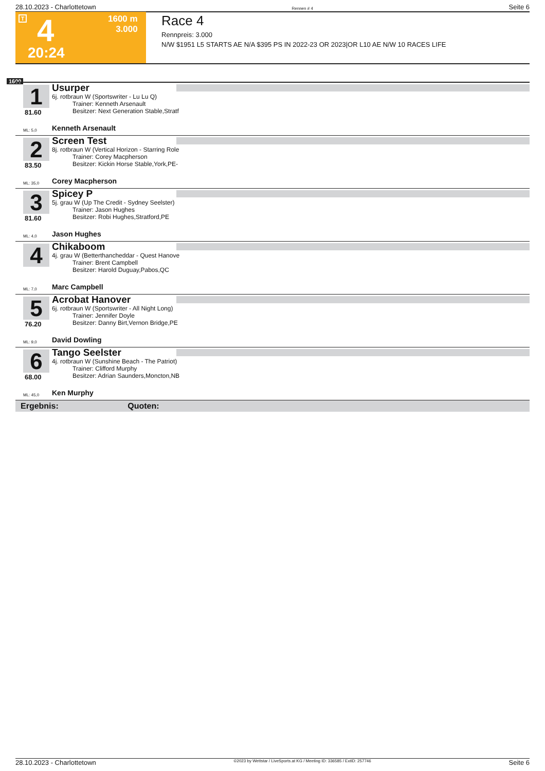28.10.2023 - Charlottetown Rennen # 4 Seite 6
T 4
1600 m
3.000
20:24
Race 4
Rennpreis: 3.000
N/W $1951 L5 STARTS AE N/A $395 PS IN 2022-23 OR 2023|OR L10 AE N/W 10 RACES LIFE
1600
1
81.60
Usurper
6j. rotbraun W (Sportswriter - Lu Lu Q)
Trainer: Kenneth Arsenault
Besitzer: Next Generation Stable,Stratf
ML: 5,0 Kenneth Arsenault
2
83.50
Screen Test
8j. rotbraun W (Vertical Horizon - Starring Role
Trainer: Corey Macpherson
Besitzer: Kickin Horse Stable,York,PE-
ML: 35,0 Corey Macpherson
3
81.60
Spicey P
5j. grau W (Up The Credit - Sydney Seelster)
Trainer: Jason Hughes
Besitzer: Robi Hughes,Stratford,PE
ML: 4,0 Jason Hughes
4
Chikaboom
4j. grau W (Betterthancheddar - Quest Hanove
Trainer: Brent Campbell
Besitzer: Harold Duguay,Pabos,QC
ML: 7,0 Marc Campbell
5
76.20
Acrobat Hanover
6j. rotbraun W (Sportswriter - All Night Long)
Trainer: Jennifer Doyle
Besitzer: Danny Birt,Vernon Bridge,PE
ML: 9,0 David Dowling
6
68.00
Tango Seelster
4j. rotbraun W (Sunshine Beach - The Patriot)
Trainer: Clifford Murphy
Besitzer: Adrian Saunders,Moncton,NB
ML: 45,0 Ken Murphy
Ergebnis: Quoten:
28.10.2023 - Charlottetown ©2023 by Wettstar / LiveSports.at KG / Meeting ID: 336585 / ExtID: 257746 Seite 6